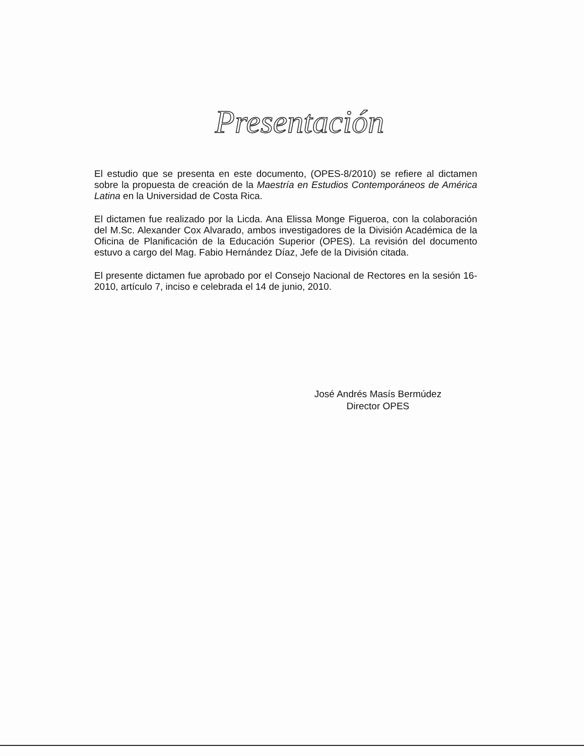Presentación
El estudio que se presenta en este documento, (OPES-8/2010) se refiere al dictamen sobre la propuesta de creación de la Maestría en Estudios Contemporáneos de América Latina en la Universidad de Costa Rica.
El dictamen fue realizado por la Licda. Ana Elissa Monge Figueroa, con la colaboración del M.Sc. Alexander Cox Alvarado, ambos investigadores de la División Académica de la Oficina de Planificación de la Educación Superior (OPES). La revisión del documento estuvo a cargo del Mag. Fabio Hernández Díaz, Jefe de la División citada.
El presente dictamen fue aprobado por el Consejo Nacional de Rectores en la sesión 16-2010, artículo 7, inciso e celebrada el 14 de junio, 2010.
José Andrés Masís Bermúdez
Director OPES